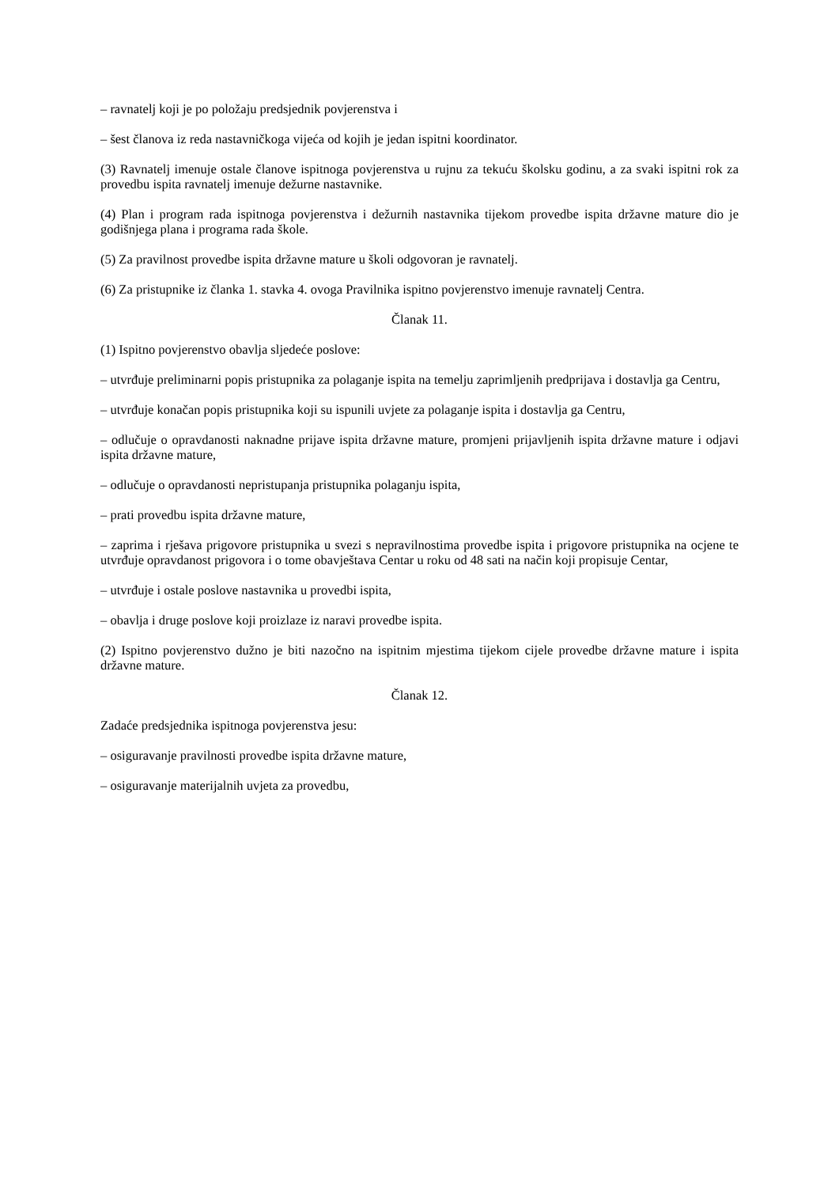– ravnatelj koji je po položaju predsjednik povjerenstva i
– šest članova iz reda nastavničkoga vijeća od kojih je jedan ispitni koordinator.
(3) Ravnatelj imenuje ostale članove ispitnoga povjerenstva u rujnu za tekuću školsku godinu, a za svaki ispitni rok za provedbu ispita ravnatelj imenuje dežurne nastavnike.
(4) Plan i program rada ispitnoga povjerenstva i dežurnih nastavnika tijekom provedbe ispita državne mature dio je godišnjega plana i programa rada škole.
(5) Za pravilnost provedbe ispita državne mature u školi odgovoran je ravnatelj.
(6) Za pristupnike iz članka 1. stavka 4. ovoga Pravilnika ispitno povjerenstvo imenuje ravnatelj Centra.
Članak 11.
(1) Ispitno povjerenstvo obavlja sljedeće poslove:
– utvrđuje preliminarni popis pristupnika za polaganje ispita na temelju zaprimljenih predprijava i dostavlja ga Centru,
– utvrđuje konačan popis pristupnika koji su ispunili uvjete za polaganje ispita i dostavlja ga Centru,
– odlučuje o opravdanosti naknadne prijave ispita državne mature, promjeni prijavljenih ispita državne mature i odjavi ispita državne mature,
– odlučuje o opravdanosti nepristupanja pristupnika polaganju ispita,
– prati provedbu ispita državne mature,
– zaprima i rješava prigovore pristupnika u svezi s nepravilnostima provedbe ispita i prigovore pristupnika na ocjene te utvrđuje opravdanost prigovora i o tome obavještava Centar u roku od 48 sati na način koji propisuje Centar,
– utvrđuje i ostale poslove nastavnika u provedbi ispita,
– obavlja i druge poslove koji proizlaze iz naravi provedbe ispita.
(2) Ispitno povjerenstvo dužno je biti nazočno na ispitnim mjestima tijekom cijele provedbe državne mature i ispita državne mature.
Članak 12.
Zadaće predsjednika ispitnoga povjerenstva jesu:
– osiguravanje pravilnosti provedbe ispita državne mature,
– osiguravanje materijalnih uvjeta za provedbu,